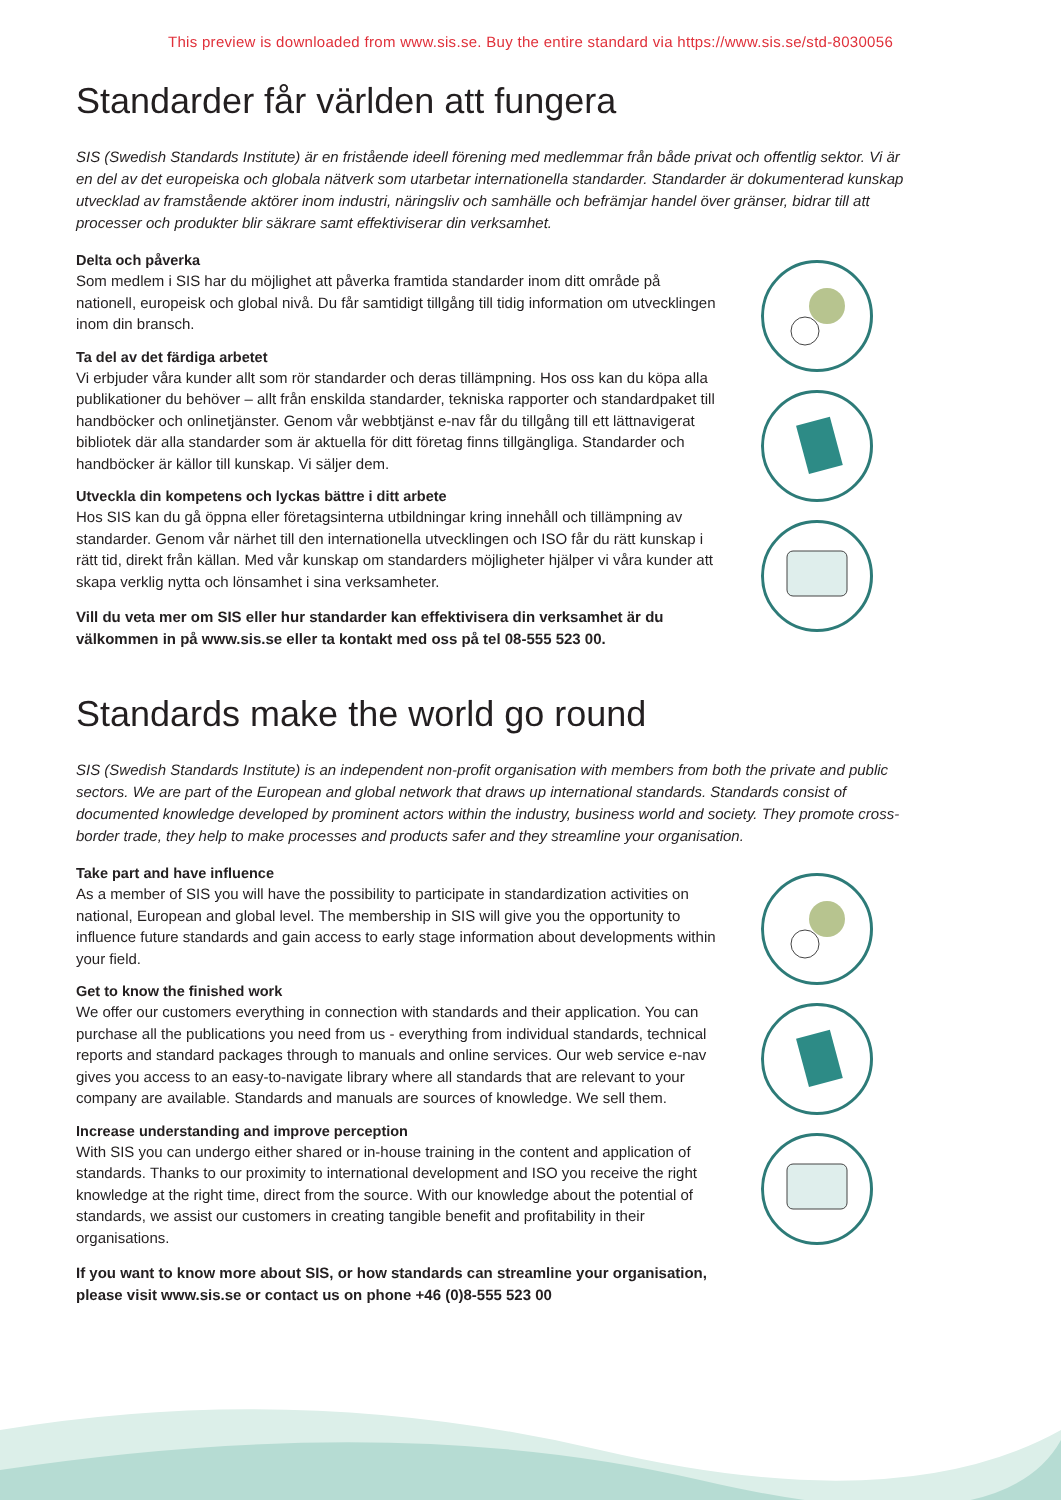This preview is downloaded from www.sis.se. Buy the entire standard via https://www.sis.se/std-8030056
Standarder får världen att fungera
SIS (Swedish Standards Institute) är en fristående ideell förening med medlemmar från både privat och offentlig sektor. Vi är en del av det europeiska och globala nätverk som utarbetar internationella standarder. Standarder är dokumenterad kunskap utvecklad av framstående aktörer inom industri, näringsliv och samhälle och befrämjar handel över gränser, bidrar till att processer och produkter blir säkrare samt effektiviserar din verksamhet.
Delta och påverka
Som medlem i SIS har du möjlighet att påverka framtida standarder inom ditt område på nationell, europeisk och global nivå. Du får samtidigt tillgång till tidig information om utvecklingen inom din bransch.
Ta del av det färdiga arbetet
Vi erbjuder våra kunder allt som rör standarder och deras tillämpning. Hos oss kan du köpa alla publikationer du behöver – allt från enskilda standarder, tekniska rapporter och standardpaket till handböcker och onlinetjänster. Genom vår webbtjänst e-nav får du tillgång till ett lättnavigerat bibliotek där alla standarder som är aktuella för ditt företag finns tillgängliga. Standarder och handböcker är källor till kunskap. Vi säljer dem.
Utveckla din kompetens och lyckas bättre i ditt arbete
Hos SIS kan du gå öppna eller företagsinterna utbildningar kring innehåll och tillämpning av standarder. Genom vår närhet till den internationella utvecklingen och ISO får du rätt kunskap i rätt tid, direkt från källan. Med vår kunskap om standarders möjligheter hjälper vi våra kunder att skapa verklig nytta och lönsamhet i sina verksamheter.
Vill du veta mer om SIS eller hur standarder kan effektivisera din verksamhet är du välkommen in på www.sis.se eller ta kontakt med oss på tel 08-555 523 00.
Standards make the world go round
SIS (Swedish Standards Institute) is an independent non-profit organisation with members from both the private and public sectors. We are part of the European and global network that draws up international standards. Standards consist of documented knowledge developed by prominent actors within the industry, business world and society. They promote cross-border trade, they help to make processes and products safer and they streamline your organisation.
Take part and have influence
As a member of SIS you will have the possibility to participate in standardization activities on national, European and global level. The membership in SIS will give you the opportunity to influence future standards and gain access to early stage information about developments within your field.
Get to know the finished work
We offer our customers everything in connection with standards and their application. You can purchase all the publications you need from us - everything from individual standards, technical reports and standard packages through to manuals and online services. Our web service e-nav gives you access to an easy-to-navigate library where all standards that are relevant to your company are available. Standards and manuals are sources of knowledge. We sell them.
Increase understanding and improve perception
With SIS you can undergo either shared or in-house training in the content and application of standards. Thanks to our proximity to international development and ISO you receive the right knowledge at the right time, direct from the source. With our knowledge about the potential of standards, we assist our customers in creating tangible benefit and profitability in their organisations.
If you want to know more about SIS, or how standards can streamline your organisation, please visit www.sis.se or contact us on phone +46 (0)8-555 523 00